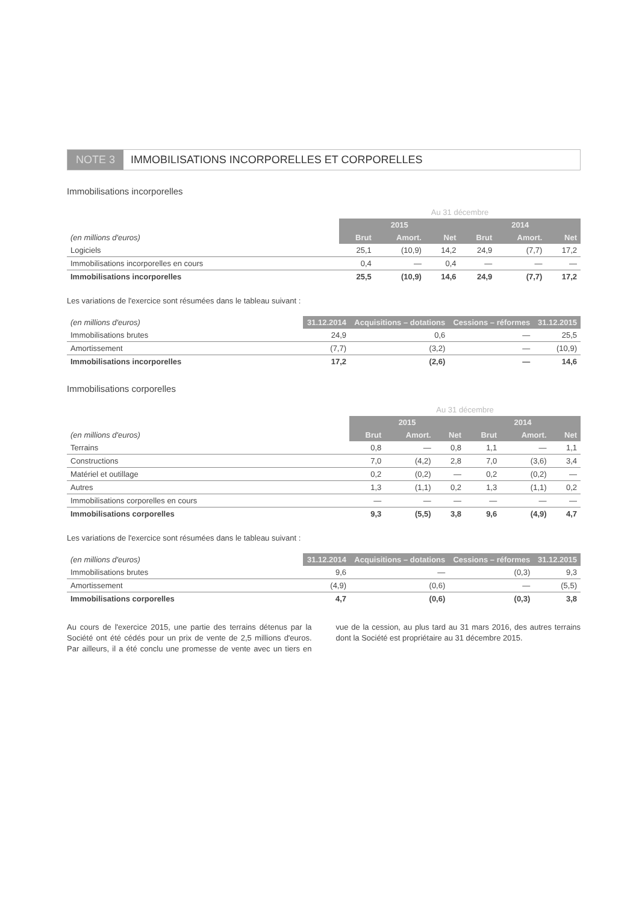NOTE 3 IMMOBILISATIONS INCORPORELLES ET CORPORELLES
Immobilisations incorporelles
| | Au 31 décembre | | | | | |
| --- | --- | --- | --- | --- | --- | --- |
| | 2015 | | | 2014 | | |
| (en millions d'euros) | Brut | Amort. | Net | Brut | Amort. | Net |
| Logiciels | 25,1 | (10,9) | 14,2 | 24,9 | (7,7) | 17,2 |
| Immobilisations incorporelles en cours | 0,4 | — | 0,4 | — | — | — |
| Immobilisations incorporelles | 25,5 | (10,9) | 14,6 | 24,9 | (7,7) | 17,2 |
Les variations de l'exercice sont résumées dans le tableau suivant :
| (en millions d'euros) | 31.12.2014 | Acquisitions – dotations | Cessions – réformes | 31.12.2015 |
| --- | --- | --- | --- | --- |
| Immobilisations brutes | 24,9 | 0,6 | — | 25,5 |
| Amortissement | (7,7) | (3,2) | — | (10,9) |
| Immobilisations incorporelles | 17,2 | (2,6) | — | 14,6 |
Immobilisations corporelles
| | Au 31 décembre | | | | | |
| --- | --- | --- | --- | --- | --- | --- |
| | 2015 | | | 2014 | | |
| (en millions d'euros) | Brut | Amort. | Net | Brut | Amort. | Net |
| Terrains | 0,8 | — | 0,8 | 1,1 | — | 1,1 |
| Constructions | 7,0 | (4,2) | 2,8 | 7,0 | (3,6) | 3,4 |
| Matériel et outillage | 0,2 | (0,2) | — | 0,2 | (0,2) | — |
| Autres | 1,3 | (1,1) | 0,2 | 1,3 | (1,1) | 0,2 |
| Immobilisations corporelles en cours | — | — | — | — | — | — |
| Immobilisations corporelles | 9,3 | (5,5) | 3,8 | 9,6 | (4,9) | 4,7 |
Les variations de l'exercice sont résumées dans le tableau suivant :
| (en millions d'euros) | 31.12.2014 | Acquisitions – dotations | Cessions – réformes | 31.12.2015 |
| --- | --- | --- | --- | --- |
| Immobilisations brutes | 9,6 | — | (0,3) | 9,3 |
| Amortissement | (4,9) | (0,6) | — | (5,5) |
| Immobilisations corporelles | 4,7 | (0,6) | (0,3) | 3,8 |
Au cours de l'exercice 2015, une partie des terrains détenus par la Société ont été cédés pour un prix de vente de 2,5 millions d'euros. Par ailleurs, il a été conclu une promesse de vente avec un tiers en vue de la cession, au plus tard au 31 mars 2016, des autres terrains dont la Société est propriétaire au 31 décembre 2015.